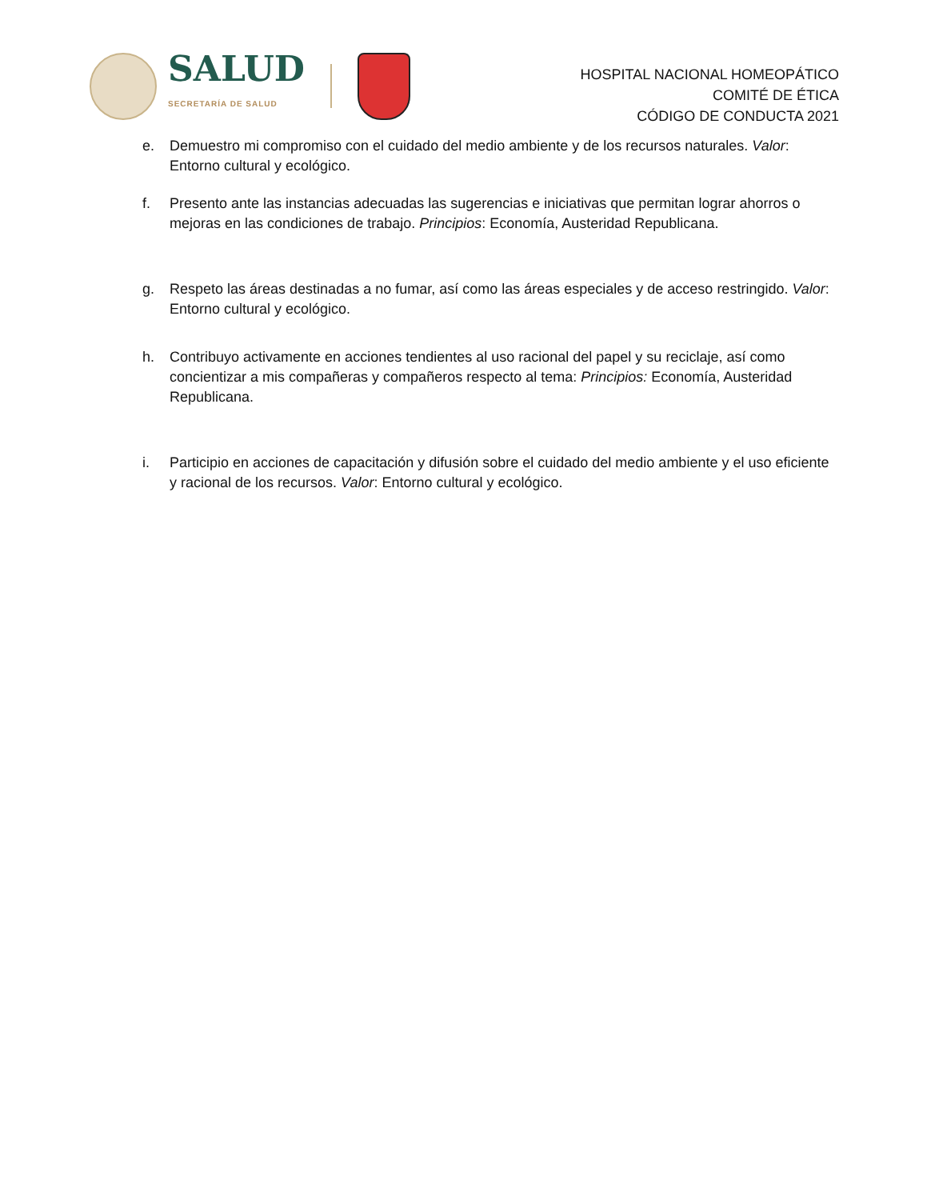SALUD
SECRETARÍA DE SALUD
HOSPITAL NACIONAL HOMEOPÁTICO
COMITÉ DE ÉTICA
CÓDIGO DE CONDUCTA 2021
e. Demuestro mi compromiso con el cuidado del medio ambiente y de los recursos naturales. Valor: Entorno cultural y ecológico.
f. Presento ante las instancias adecuadas las sugerencias e iniciativas que permitan lograr ahorros o mejoras en las condiciones de trabajo. Principios: Economía, Austeridad Republicana.
g. Respeto las áreas destinadas a no fumar, así como las áreas especiales y de acceso restringido. Valor: Entorno cultural y ecológico.
h. Contribuyo activamente en acciones tendientes al uso racional del papel y su reciclaje, así como concientizar a mis compañeras y compañeros respecto al tema: Principios: Economía, Austeridad Republicana.
i. Participio en acciones de capacitación y difusión sobre el cuidado del medio ambiente y el uso eficiente y racional de los recursos. Valor: Entorno cultural y ecológico.